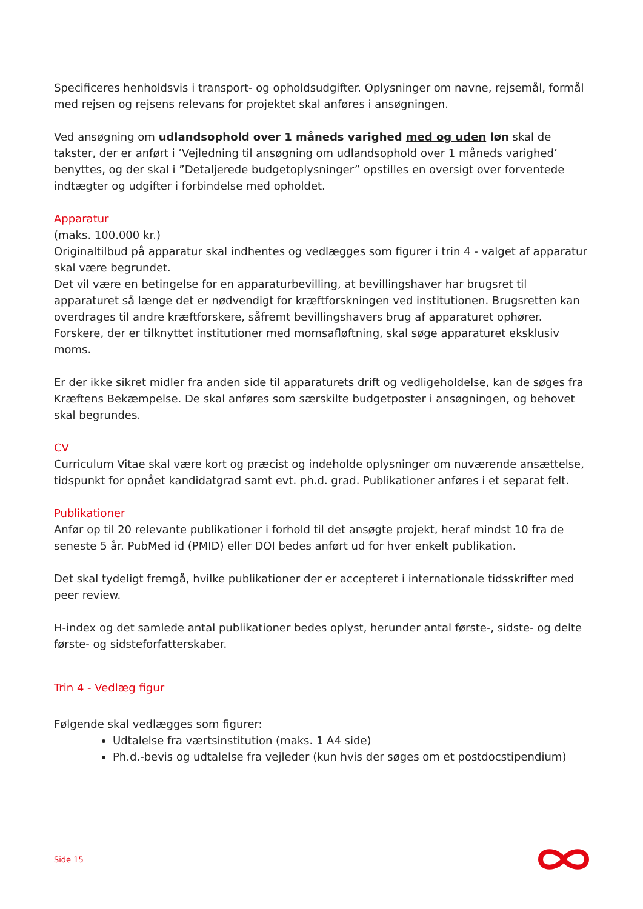Specificeres henholdsvis i transport- og opholdsudgifter. Oplysninger om navne, rejsemål, formål med rejsen og rejsens relevans for projektet skal anføres i ansøgningen.
Ved ansøgning om udlandsophold over 1 måneds varighed med og uden løn skal de takster, der er anført i ’Vejledning til ansøgning om udlandsophold over 1 måneds varighed’ benyttes, og der skal i ”Detaljerede budgetoplysninger” opstilles en oversigt over forventede indtægter og udgifter i forbindelse med opholdet.
Apparatur
(maks. 100.000 kr.)
Originaltilbud på apparatur skal indhentes og vedlægges som figurer i trin 4 - valget af apparatur skal være begrundet.
Det vil være en betingelse for en apparaturbevilling, at bevillingshaver har brugsret til apparaturet så længe det er nødvendigt for kræftforskningen ved institutionen. Brugsretten kan overdrages til andre kræftforskere, såfremt bevillingshavers brug af apparaturet ophører. Forskere, der er tilknyttet institutioner med momsafløftning, skal søge apparaturet eksklusiv moms.
Er der ikke sikret midler fra anden side til apparaturets drift og vedligeholdelse, kan de søges fra Kræftens Bekæmpelse. De skal anføres som særskilte budgetposter i ansøgningen, og behovet skal begrundes.
CV
Curriculum Vitae skal være kort og præcist og indeholde oplysninger om nuværende ansættelse, tidspunkt for opnået kandidatgrad samt evt. ph.d. grad. Publikationer anføres i et separat felt.
Publikationer
Anfør op til 20 relevante publikationer i forhold til det ansøgte projekt, heraf mindst 10 fra de seneste 5 år. PubMed id (PMID) eller DOI bedes anført ud for hver enkelt publikation.
Det skal tydeligt fremgå, hvilke publikationer der er accepteret i internationale tidsskrifter med peer review.
H-index og det samlede antal publikationer bedes oplyst, herunder antal første-, sidste- og delte første- og sidsteforfatterskaber.
Trin 4 - Vedlæg figur
Følgende skal vedlægges som figurer:
Udtalelse fra værtsinstitution (maks. 1 A4 side)
Ph.d.-bevis og udtalelse fra vejleder (kun hvis der søges om et postdocstipendium)
Side 15